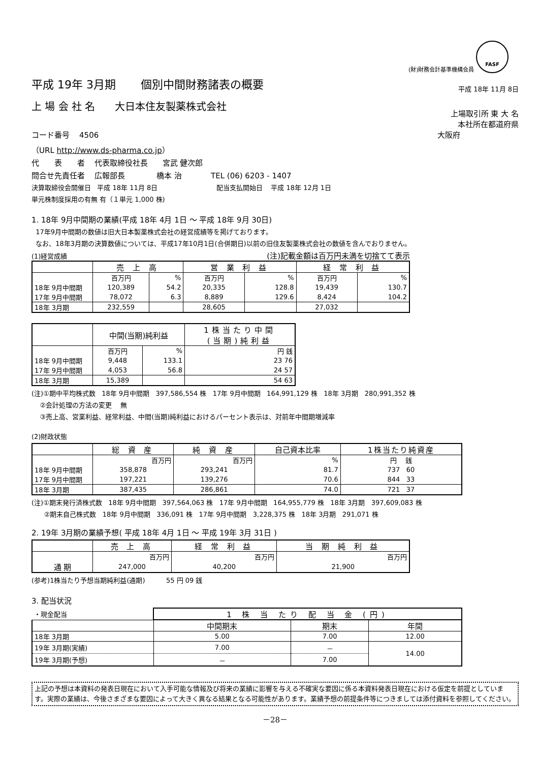(財)財務会計基準機構会員 FASF
平成 19年 3月期 個別中間財務諸表の概要
平成 18年 11月 8日
上 場 会 社 名 大日本住友製薬株式会社
上場取引所 東 大 名
本社所在都道府県
コード番号 4506 大阪府
（URL http://www.ds-pharma.co.jp）
代　　表　　者 代表取締役社長 宮武 健次郎
問合せ先責任者 広報部長 橋本 治 TEL (06) 6203 - 1407
決算取締役会開催日 平成 18年 11月 8日 配当支払開始日 平成 18年 12月 1日
単元株制度採用の有無 有（１単元 1,000 株)
1. 18年 9月中間期の業績(平成 18年 4月 1日 ～ 平成 18年 9月 30日)
17年9月中間期の数値は旧大日本製薬株式会社の経営成績等を掲げております。
なお、18年3月期の決算数値については、平成17年10月1日(合併期日)以前の旧住友製薬株式会社の数値を含んでおりません。
(1)経営成績 (注)記載金額は百万円未満を切捨てて表示
| | 売 上 高 | | 営 業 利 益 | | 経 常 利 益 | |
| --- | --- | --- | --- | --- | --- | --- |
| | 百万円 | % | 百万円 | % | 百万円 | % |
| 18年 9月中間期 | 120,389 | 54.2 | 20,335 | 128.8 | 19,439 | 130.7 |
| 17年 9月中間期 | 78,072 | 6.3 | 8,889 | 129.6 | 8,424 | 104.2 |
| 18年 3月期 | 232,559 | | 28,605 | | 27,032 | |
| | 中間(当期)純利益 | | 1株当たり中間 (当期)純利益 |
| --- | --- | --- | --- |
| | 百万円 | % | 円 銭 |
| 18年 9月中間期 | 9,448 | 133.1 | 23 76 |
| 17年 9月中間期 | 4,053 | 56.8 | 24 57 |
| 18年 3月期 | 15,389 | | 54 63 |
(注)①期中平均株式数 18年 9月中間期 397,586,554 株 17年 9月中間期 164,991,129 株 18年 3月期 280,991,352 株
②会計処理の方法の変更 無
③売上高、営業利益、経常利益、中間(当期)純利益におけるパーセント表示は、対前年中間期増減率
(2)財政状態
| | 総 資 産 | 純 資 産 | 自己資本比率 | 1株当たり純資産 |
| --- | --- | --- | --- | --- |
| | 百万円 | 百万円 | % | 円 銭 |
| 18年 9月中間期 | 358,878 | 293,241 | 81.7 | 737 60 |
| 17年 9月中間期 | 197,221 | 139,276 | 70.6 | 844 33 |
| 18年 3月期 | 387,435 | 286,861 | 74.0 | 721 37 |
(注)①期末発行済株式数 18年 9月中間期 397,564,063 株 17年 9月中間期 164,955,779 株 18年 3月期 397,609,083 株
②期末自己株式数 18年 9月中間期 336,091 株 17年 9月中間期 3,228,375 株 18年 3月期 291,071 株
2. 19年 3月期の業績予想( 平成 18年 4月 1日 ～ 平成 19年 3月 31日 )
| | 売 上 高 | 経 常 利 益 | 当 期 純 利 益 |
| --- | --- | --- | --- |
| | 百万円 | 百万円 | 百万円 |
| 通 期 | 247,000 | 40,200 | 21,900 |
(参考)1株当たり予想当期純利益(通期) 55 円 09 銭
3. 配当状況
| ・現金配当 | 1 株 当 たり 配 当 金 (円) | | |
| | 中間期末 | 期末 | 年間 |
| 18年 3月期 | 5.00 | 7.00 | 12.00 |
| 19年 3月期(実績) | 7.00 | － | 14.00 |
| 19年 3月期(予想) | － | 7.00 | |
上記の予想は本資料の発表日現在において入手可能な情報及び将来の業績に影響を与える不確実な要因に係る本資料発表日現在における仮定を前提としています。実際の業績は、今後さまざまな要因によって大きく異なる結果となる可能性があります。業績予想の前提条件等につきましては添付資料を参照してください。
－28－